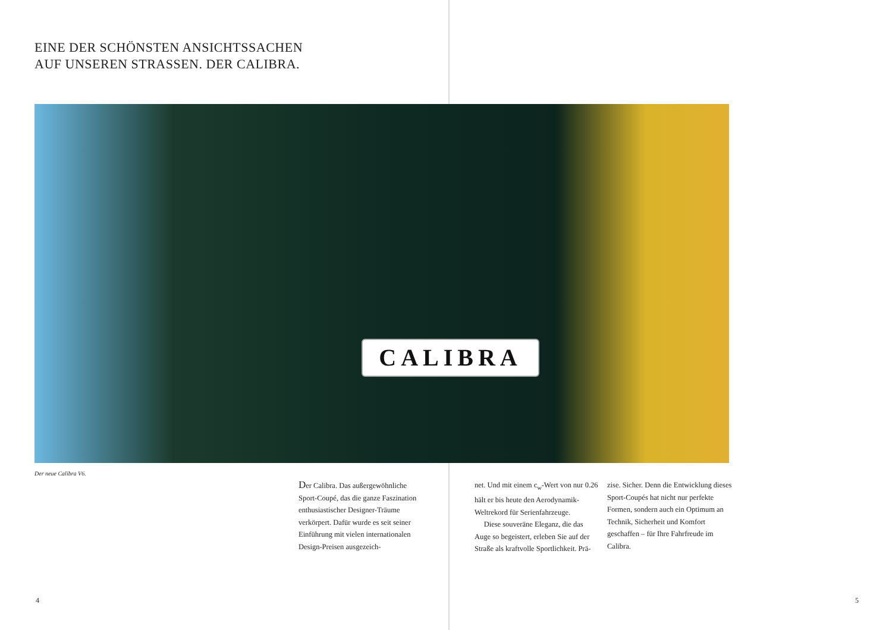EINE DER SCHÖNSTEN ANSICHTSSACHEN
AUF UNSEREN STRASSEN. DER CALIBRA.
CALIBRA
Der neue Calibra V6.
Der Calibra. Das außergewöhnliche Sport-Coupé, das die ganze Faszination enthusiastischer Designer-Träume verkörpert. Dafür wurde es seit seiner Einführung mit vielen internationalen Design-Preisen ausgezeich-
net. Und mit einem c<sub>w</sub>-Wert von nur 0.26 hält er bis heute den Aerodynamik-Weltrekord für Serienfahrzeuge.
Diese souveräne Eleganz, die das Auge so begeistert, erleben Sie auf der Straße als kraftvolle Sportlichkeit. Prä-
zise. Sicher. Denn die Entwicklung dieses Sport-Coupés hat nicht nur perfekte Formen, sondern auch ein Optimum an Technik, Sicherheit und Komfort geschaffen – für Ihre Fahrfreude im Calibra.
4 5